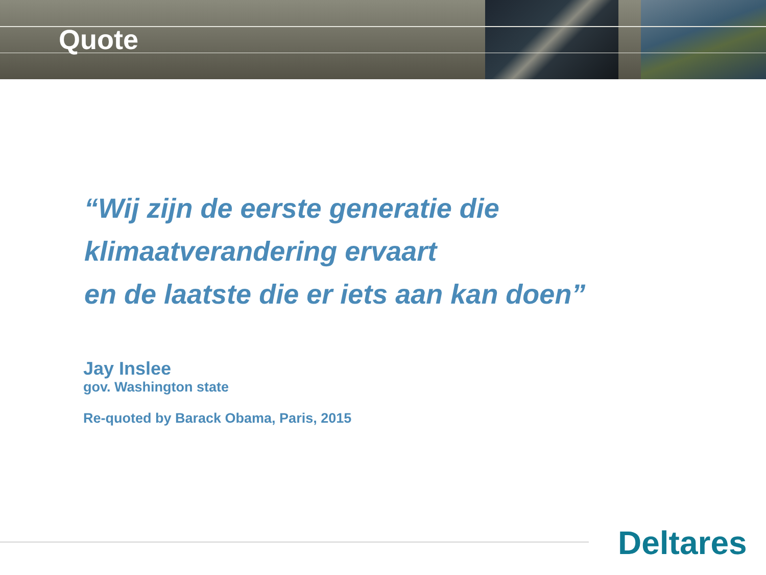Quote
“Wij zijn de eerste generatie die
klimaatverandering ervaart
en de laatste die er iets aan kan doen”
Jay Inslee
gov. Washington state
Re-quoted by Barack Obama, Paris, 2015
Deltares